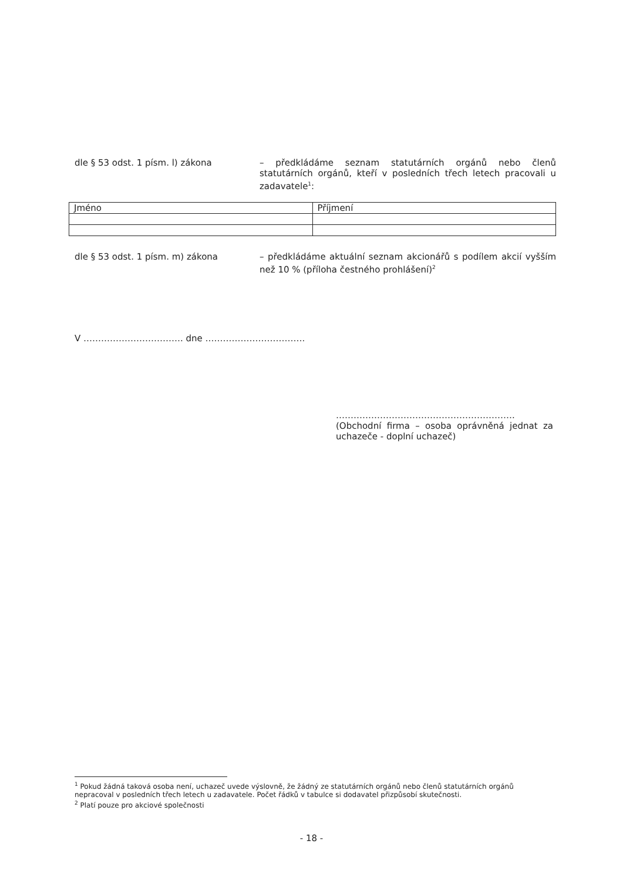dle § 53 odst. 1 písm. l) zákona
– předkládáme seznam statutárních orgánů nebo členů statutárních orgánů, kteří v posledních třech letech pracovali u zadavatele<sup>1</sup>:
| Jméno | Příjmení |
| --- | --- |
dle § 53 odst. 1 písm. m) zákona
– předkládáme aktuální seznam akcionářů s podílem akcií vyšším než 10 % (příloha čestného prohlášení)<sup>2</sup>
V ……………………………. dne …………………………….
…………………………………………………….
(Obchodní firma – osoba oprávněná jednat za uchazeče - doplní uchazeč)
<sup>1</sup> Pokud žádná taková osoba není, uchazeč uvede výslovně, že žádný ze statutárních orgánů nebo členů statutárních orgánů nepracoval v posledních třech letech u zadavatele. Počet řádků v tabulce si dodavatel přizpůsobí skutečnosti.
<sup>2</sup> Platí pouze pro akciové společnosti
- 18 -